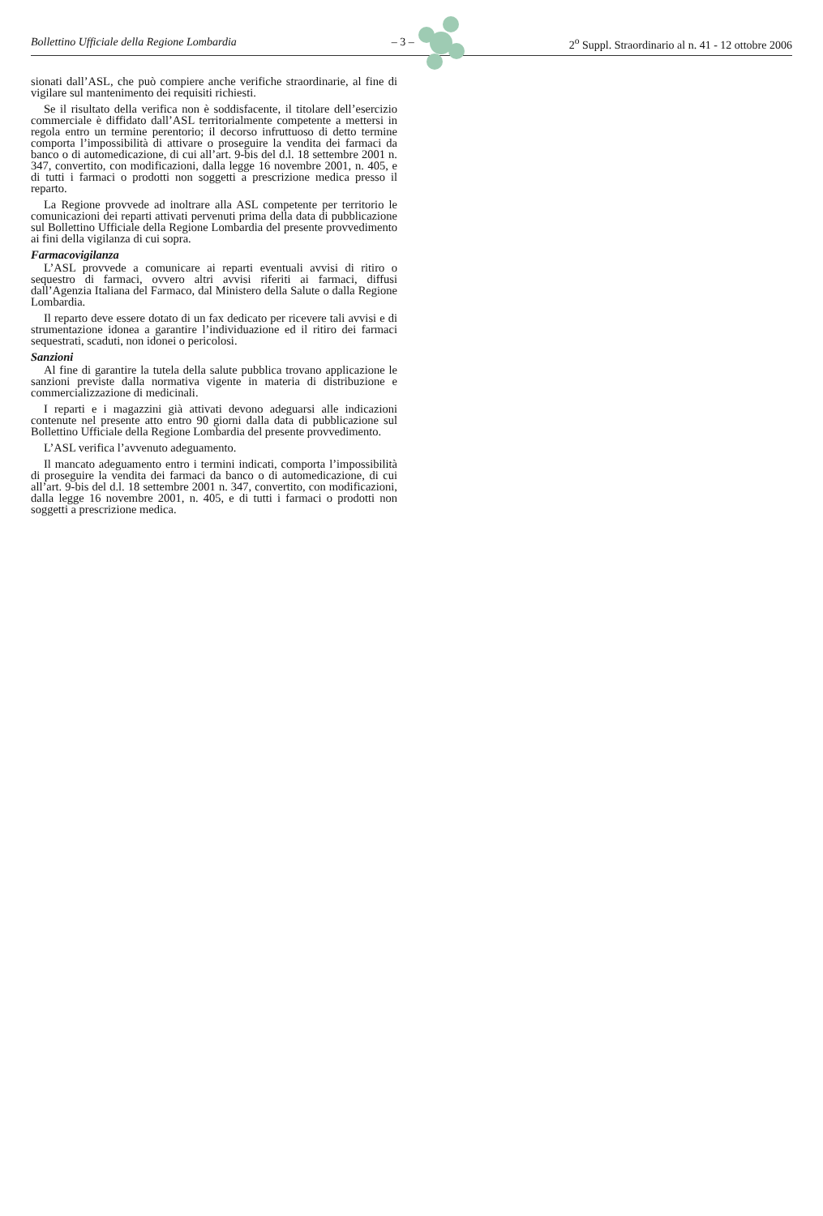Bollettino Ufficiale della Regione Lombardia – 3 – 2<sup>o</sup> Suppl. Straordinario al n. 41 - 12 ottobre 2006
sionati dall’ASL, che può compiere anche verifiche straordinarie, al fine di vigilare sul mantenimento dei requisiti richiesti.
Se il risultato della verifica non è soddisfacente, il titolare dell’esercizio commerciale è diffidato dall’ASL territorialmente competente a mettersi in regola entro un termine perentorio; il decorso infruttuoso di detto termine comporta l’impossibilità di attivare o proseguire la vendita dei farmaci da banco o di automedicazione, di cui all’art. 9-bis del d.l. 18 settembre 2001 n. 347, convertito, con modificazioni, dalla legge 16 novembre 2001, n. 405, e di tutti i farmaci o prodotti non soggetti a prescrizione medica presso il reparto.
La Regione provvede ad inoltrare alla ASL competente per territorio le comunicazioni dei reparti attivati pervenuti prima della data di pubblicazione sul Bollettino Ufficiale della Regione Lombardia del presente provvedimento ai fini della vigilanza di cui sopra.
Farmacovigilanza
L’ASL provvede a comunicare ai reparti eventuali avvisi di ritiro o sequestro di farmaci, ovvero altri avvisi riferiti ai farmaci, diffusi dall’Agenzia Italiana del Farmaco, dal Ministero della Salute o dalla Regione Lombardia.
Il reparto deve essere dotato di un fax dedicato per ricevere tali avvisi e di strumentazione idonea a garantire l’individuazione ed il ritiro dei farmaci sequestrati, scaduti, non idonei o pericolosi.
Sanzioni
Al fine di garantire la tutela della salute pubblica trovano applicazione le sanzioni previste dalla normativa vigente in materia di distribuzione e commercializzazione di medicinali.
I reparti e i magazzini già attivati devono adeguarsi alle indicazioni contenute nel presente atto entro 90 giorni dalla data di pubblicazione sul Bollettino Ufficiale della Regione Lombardia del presente provvedimento.
L’ASL verifica l’avvenuto adeguamento.
Il mancato adeguamento entro i termini indicati, comporta l’impossibilità di proseguire la vendita dei farmaci da banco o di automedicazione, di cui all’art. 9-bis del d.l. 18 settembre 2001 n. 347, convertito, con modificazioni, dalla legge 16 novembre 2001, n. 405, e di tutti i farmaci o prodotti non soggetti a prescrizione medica.